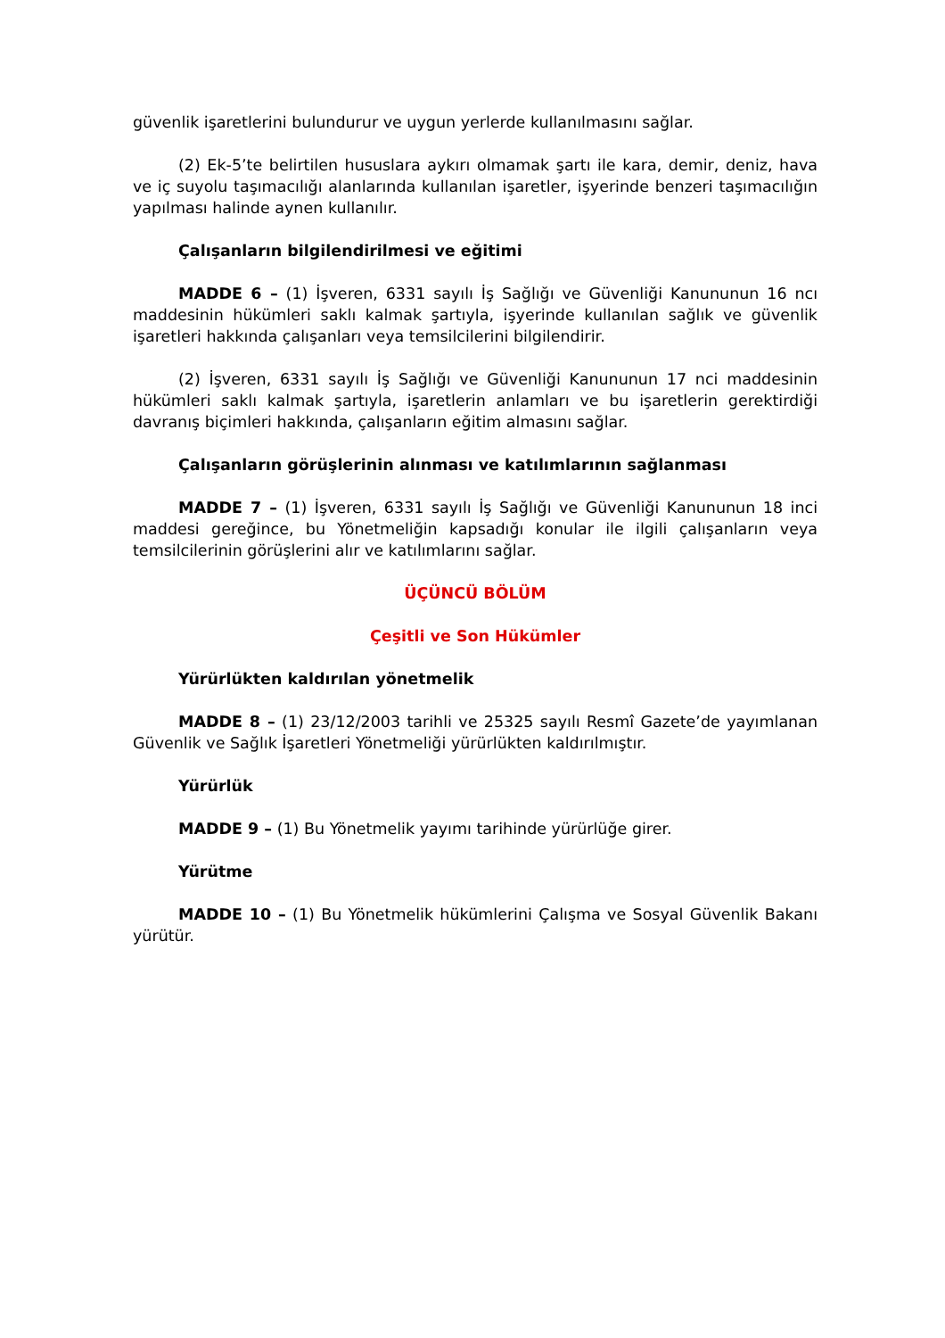güvenlik işaretlerini bulundurur ve uygun yerlerde kullanılmasını sağlar.
(2) Ek-5’te belirtilen hususlara aykırı olmamak şartı ile kara, demir, deniz, hava ve iç suyolu taşımacılığı alanlarında kullanılan işaretler, işyerinde benzeri taşımacılığın yapılması halinde aynen kullanılır.
Çalışanların bilgilendirilmesi ve eğitimi
MADDE 6 – (1) İşveren, 6331 sayılı İş Sağlığı ve Güvenliği Kanununun 16 ncı maddesinin hükümleri saklı kalmak şartıyla, işyerinde kullanılan sağlık ve güvenlik işaretleri hakkında çalışanları veya temsilcilerini bilgilendirir.
(2) İşveren, 6331 sayılı İş Sağlığı ve Güvenliği Kanununun 17 nci maddesinin hükümleri saklı kalmak şartıyla, işaretlerin anlamları ve bu işaretlerin gerektirdiği davranış biçimleri hakkında, çalışanların eğitim almasını sağlar.
Çalışanların görüşlerinin alınması ve katılımlarının sağlanması
MADDE 7 – (1) İşveren, 6331 sayılı İş Sağlığı ve Güvenliği Kanununun 18 inci maddesi gereğince, bu Yönetmeliğin kapsadığı konular ile ilgili çalışanların veya temsilcilerinin görüşlerini alır ve katılımlarını sağlar.
ÜÇÜNCÜ BÖLÜM
Çeşitli ve Son Hükümler
Yürürlükten kaldırılan yönetmelik
MADDE 8 – (1) 23/12/2003 tarihli ve 25325 sayılı Resmî Gazete’de yayımlanan Güvenlik ve Sağlık İşaretleri Yönetmeliği yürürlükten kaldırılmıştır.
Yürürlük
MADDE 9 – (1) Bu Yönetmelik yayımı tarihinde yürürlüğe girer.
Yürütme
MADDE 10 – (1) Bu Yönetmelik hükümlerini Çalışma ve Sosyal Güvenlik Bakanı yürütür.